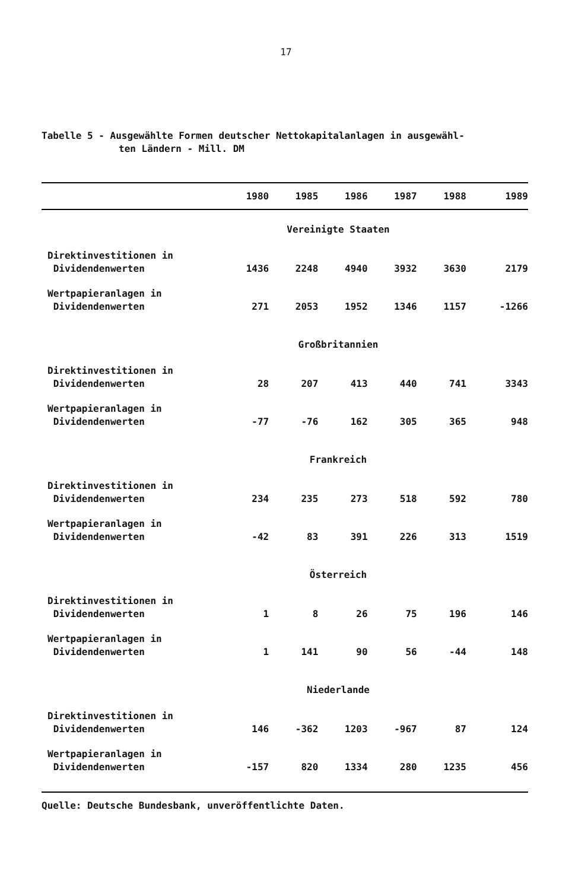17
Tabelle 5 - Ausgewählte Formen deutscher Nettokapitalanlagen in ausgewähl-
ten Ländern - Mill. DM
| | 1980 | 1985 | 1986 | 1987 | 1988 | 1989 |
| --- | --- | --- | --- | --- | --- | --- |
| Vereinigte Staaten | | | | | | |
| Direktinvestitionen in Dividendenwerten | 1436 | 2248 | 4940 | 3932 | 3630 | 2179 |
| Wertpapieranlagen in Dividendenwerten | 271 | 2053 | 1952 | 1346 | 1157 | -1266 |
| Großbritannien | | | | | | |
| Direktinvestitionen in Dividendenwerten | 28 | 207 | 413 | 440 | 741 | 3343 |
| Wertpapieranlagen in Dividendenwerten | -77 | -76 | 162 | 305 | 365 | 948 |
| Frankreich | | | | | | |
| Direktinvestitionen in Dividendenwerten | 234 | 235 | 273 | 518 | 592 | 780 |
| Wertpapieranlagen in Dividendenwerten | -42 | 83 | 391 | 226 | 313 | 1519 |
| Österreich | | | | | | |
| Direktinvestitionen in Dividendenwerten | 1 | 8 | 26 | 75 | 196 | 146 |
| Wertpapieranlagen in Dividendenwerten | 1 | 141 | 90 | 56 | -44 | 148 |
| Niederlande | | | | | | |
| Direktinvestitionen in Dividendenwerten | 146 | -362 | 1203 | -967 | 87 | 124 |
| Wertpapieranlagen in Dividendenwerten | -157 | 820 | 1334 | 280 | 1235 | 456 |
Quelle: Deutsche Bundesbank, unveröffentlichte Daten.